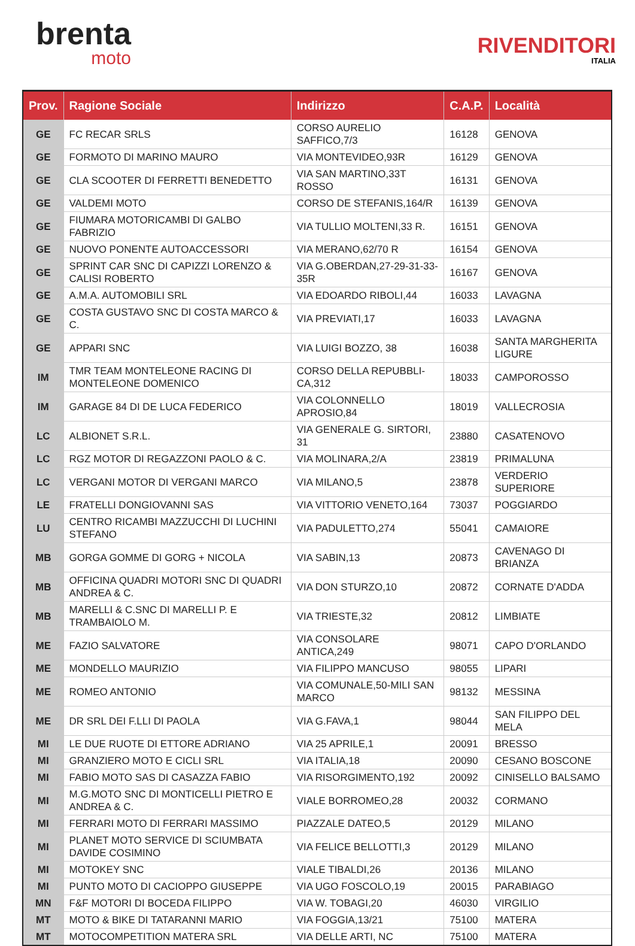brenta
moto
RIVENDITORI
ITALIA
| Prov. | Ragione Sociale | Indirizzo | C.A.P. | Località |
| --- | --- | --- | --- | --- |
| GE | FC RECAR SRLS | CORSO AURELIO SAFFICO,7/3 | 16128 | GENOVA |
| GE | FORMOTO DI MARINO MAURO | VIA MONTEVIDEO,93R | 16129 | GENOVA |
| GE | CLA SCOOTER DI FERRETTI BENEDETTO | VIA SAN MARTINO,33T ROSSO | 16131 | GENOVA |
| GE | VALDEMI MOTO | CORSO DE STEFANIS,164/R | 16139 | GENOVA |
| GE | FIUMARA MOTORICAMBI DI GALBO FABRIZIO | VIA TULLIO MOLTENI,33 R. | 16151 | GENOVA |
| GE | NUOVO PONENTE AUTOACCESSORI | VIA MERANO,62/70 R | 16154 | GENOVA |
| GE | SPRINT CAR SNC DI CAPIZZI LORENZO & CALISI ROBERTO | VIA G.OBERDAN,27-29-31-33-35R | 16167 | GENOVA |
| GE | A.M.A. AUTOMOBILI SRL | VIA EDOARDO RIBOLI,44 | 16033 | LAVAGNA |
| GE | COSTA GUSTAVO SNC DI COSTA MARCO & C. | VIA PREVIATI,17 | 16033 | LAVAGNA |
| GE | APPARI SNC | VIA LUIGI BOZZO, 38 | 16038 | SANTA MARGHERITA LIGURE |
| IM | TMR TEAM MONTELEONE RACING DI MONTELEONE DOMENICO | CORSO DELLA REPUBBLI-CA,312 | 18033 | CAMPOROSSO |
| IM | GARAGE 84 DI DE LUCA FEDERICO | VIA COLONNELLO APROSIO,84 | 18019 | VALLECROSIA |
| LC | ALBIONET S.R.L. | VIA GENERALE G. SIRTORI, 31 | 23880 | CASATENOVO |
| LC | RGZ MOTOR DI REGAZZONI PAOLO & C. | VIA MOLINARA,2/A | 23819 | PRIMALUNA |
| LC | VERGANI MOTOR DI VERGANI MARCO | VIA MILANO,5 | 23878 | VERDERIO SUPERIORE |
| LE | FRATELLI DONGIOVANNI SAS | VIA VITTORIO VENETO,164 | 73037 | POGGIARDO |
| LU | CENTRO RICAMBI MAZZUCCHI DI LUCHINI STEFANO | VIA PADULETTO,274 | 55041 | CAMAIORE |
| MB | GORGA GOMME DI GORG + NICOLA | VIA SABIN,13 | 20873 | CAVENAGO DI BRIANZA |
| MB | OFFICINA QUADRI MOTORI SNC DI QUADRI ANDREA & C. | VIA DON STURZO,10 | 20872 | CORNATE D'ADDA |
| MB | MARELLI & C.SNC DI MARELLI P. E TRAMBAIOLO M. | VIA TRIESTE,32 | 20812 | LIMBIATE |
| ME | FAZIO SALVATORE | VIA CONSOLARE ANTICA,249 | 98071 | CAPO D'ORLANDO |
| ME | MONDELLO MAURIZIO | VIA FILIPPO MANCUSO | 98055 | LIPARI |
| ME | ROMEO ANTONIO | VIA COMUNALE,50-MILI SAN MARCO | 98132 | MESSINA |
| ME | DR SRL DEI F.LLI DI PAOLA | VIA G.FAVA,1 | 98044 | SAN FILIPPO DEL MELA |
| MI | LE DUE RUOTE DI ETTORE ADRIANO | VIA 25 APRILE,1 | 20091 | BRESSO |
| MI | GRANZIERO MOTO E CICLI SRL | VIA ITALIA,18 | 20090 | CESANO BOSCONE |
| MI | FABIO MOTO SAS DI CASAZZA FABIO | VIA RISORGIMENTO,192 | 20092 | CINISELLO BALSAMO |
| MI | M.G.MOTO SNC DI MONTICELLI PIETRO E ANDREA & C. | VIALE BORROMEO,28 | 20032 | CORMANO |
| MI | FERRARI MOTO DI FERRARI MASSIMO | PIAZZALE DATEO,5 | 20129 | MILANO |
| MI | PLANET MOTO SERVICE DI SCIUMBATA DAVIDE COSIMINO | VIA FELICE BELLOTTI,3 | 20129 | MILANO |
| MI | MOTOKEY SNC | VIALE TIBALDI,26 | 20136 | MILANO |
| MI | PUNTO MOTO DI CACIOPPO GIUSEPPE | VIA UGO FOSCOLO,19 | 20015 | PARABIAGO |
| MN | F&F MOTORI DI BOCEDA FILIPPO | VIA W. TOBAGI,20 | 46030 | VIRGILIO |
| MT | MOTO & BIKE DI TATARANNI MARIO | VIA FOGGIA,13/21 | 75100 | MATERA |
| MT | MOTOCOMPETITION MATERA SRL | VIA DELLE ARTI, NC | 75100 | MATERA |